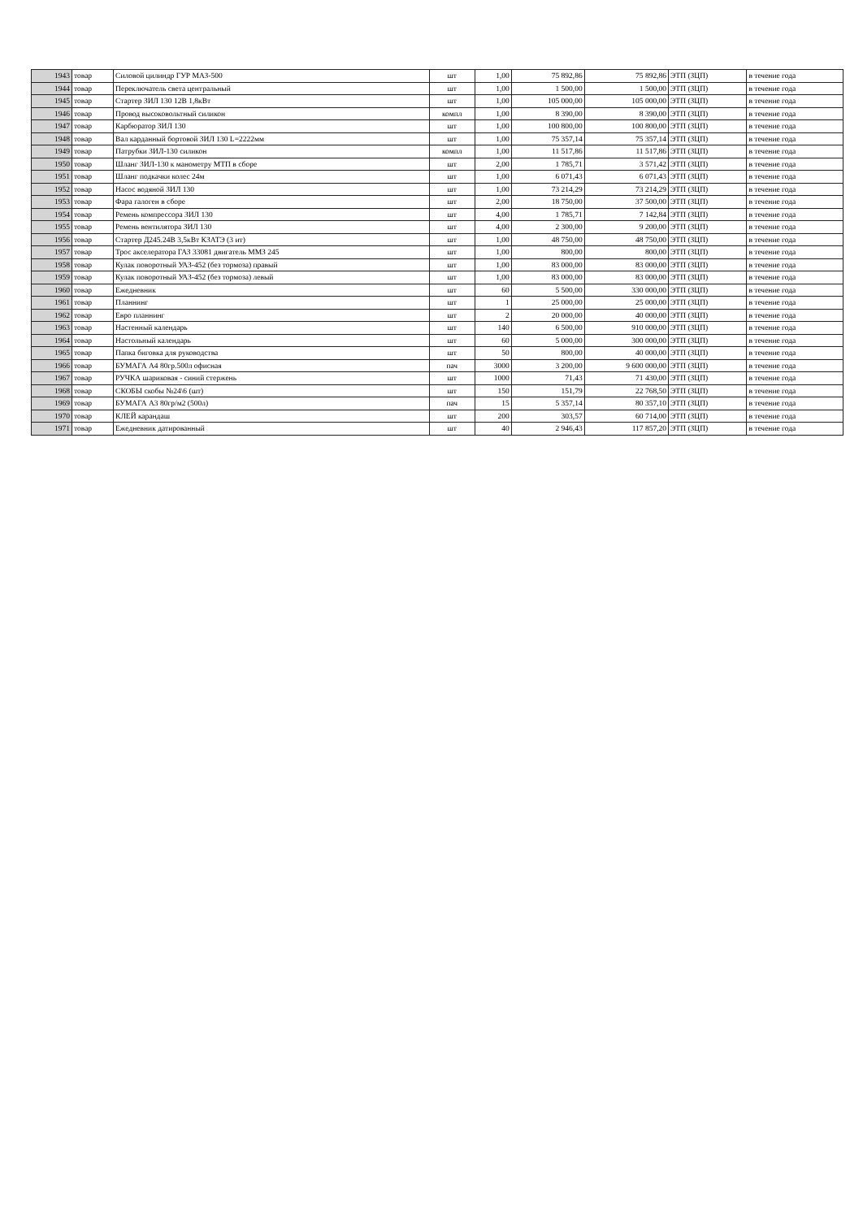| 1943 | товар | Силовой цилиндр ГУР МАЗ-500 | шт | 1,00 | 75 892,86 | 75 892,86 | ЭТП (ЗЦП) | в течение года |
| 1944 | товар | Переключатель света центральный | шт | 1,00 | 1 500,00 | 1 500,00 | ЭТП (ЗЦП) | в течение года |
| 1945 | товар | Стартер ЗИЛ 130 12В 1,8кВт | шт | 1,00 | 105 000,00 | 105 000,00 | ЭТП (ЗЦП) | в течение года |
| 1946 | товар | Провод высоковольтный силикон | компл | 1,00 | 8 390,00 | 8 390,00 | ЭТП (ЗЦП) | в течение года |
| 1947 | товар | Карбюратор ЗИЛ 130 | шт | 1,00 | 100 800,00 | 100 800,00 | ЭТП (ЗЦП) | в течение года |
| 1948 | товар | Вал карданный бортовой ЗИЛ 130 L=2222мм | шт | 1,00 | 75 357,14 | 75 357,14 | ЭТП (ЗЦП) | в течение года |
| 1949 | товар | Патрубки ЗИЛ-130 силикон | компл | 1,00 | 11 517,86 | 11 517,86 | ЭТП (ЗЦП) | в течение года |
| 1950 | товар | Шланг ЗИЛ-130 к манометру МТП в сборе | шт | 2,00 | 1 785,71 | 3 571,42 | ЭТП (ЗЦП) | в течение года |
| 1951 | товар | Шланг подкачки колес 24м | шт | 1,00 | 6 071,43 | 6 071,43 | ЭТП (ЗЦП) | в течение года |
| 1952 | товар | Насос водяной ЗИЛ 130 | шт | 1,00 | 73 214,29 | 73 214,29 | ЭТП (ЗЦП) | в течение года |
| 1953 | товар | Фара галоген в сборе | шт | 2,00 | 18 750,00 | 37 500,00 | ЭТП (ЗЦП) | в течение года |
| 1954 | товар | Ремень компрессора ЗИЛ 130 | шт | 4,00 | 1 785,71 | 7 142,84 | ЭТП (ЗЦП) | в течение года |
| 1955 | товар | Ремень вентилятора ЗИЛ 130 | шт | 4,00 | 2 300,00 | 9 200,00 | ЭТП (ЗЦП) | в течение года |
| 1956 | товар | Стартер Д245.24В 3,5кВт КЗАТЭ (3 ит) | шт | 1,00 | 48 750,00 | 48 750,00 | ЭТП (ЗЦП) | в течение года |
| 1957 | товар | Трос акселератора ГАЗ 33081 двигатель ММЗ 245 | шт | 1,00 | 800,00 | 800,00 | ЭТП (ЗЦП) | в течение года |
| 1958 | товар | Кулак поворотный УАЗ-452 (без тормоза) правый | шт | 1,00 | 83 000,00 | 83 000,00 | ЭТП (ЗЦП) | в течение года |
| 1959 | товар | Кулак поворотный УАЗ-452 (без тормоза) левый | шт | 1,00 | 83 000,00 | 83 000,00 | ЭТП (ЗЦП) | в течение года |
| 1960 | товар | Ежедневник | шт | 60 | 5 500,00 | 330 000,00 | ЭТП (ЗЦП) | в течение года |
| 1961 | товар | Планнинг | шт | 1 | 25 000,00 | 25 000,00 | ЭТП (ЗЦП) | в течение года |
| 1962 | товар | Евро планнинг | шт | 2 | 20 000,00 | 40 000,00 | ЭТП (ЗЦП) | в течение года |
| 1963 | товар | Настенный календарь | шт | 140 | 6 500,00 | 910 000,00 | ЭТП (ЗЦП) | в течение года |
| 1964 | товар | Настольный календарь | шт | 60 | 5 000,00 | 300 000,00 | ЭТП (ЗЦП) | в течение года |
| 1965 | товар | Папка биговка для руководства | шт | 50 | 800,00 | 40 000,00 | ЭТП (ЗЦП) | в течение года |
| 1966 | товар | БУМАГА А4 80гр.500л офисная | пач | 3000 | 3 200,00 | 9 600 000,00 | ЭТП (ЗЦП) | в течение года |
| 1967 | товар | РУЧКА шариковая - синий стержень | шт | 1000 | 71,43 | 71 430,00 | ЭТП (ЗЦП) | в течение года |
| 1968 | товар | СКОБЫ скобы №24\6 (шт) | шт | 150 | 151,79 | 22 768,50 | ЭТП (ЗЦП) | в течение года |
| 1969 | товар | БУМАГА А3 80гр/м2 (500л) | пач | 15 | 5 357,14 | 80 357,10 | ЭТП (ЗЦП) | в течение года |
| 1970 | товар | КЛЕЙ карандаш | шт | 200 | 303,57 | 60 714,00 | ЭТП (ЗЦП) | в течение года |
| 1971 | товар | Ежедневник датированный | шт | 40 | 2 946,43 | 117 857,20 | ЭТП (ЗЦП) | в течение года |